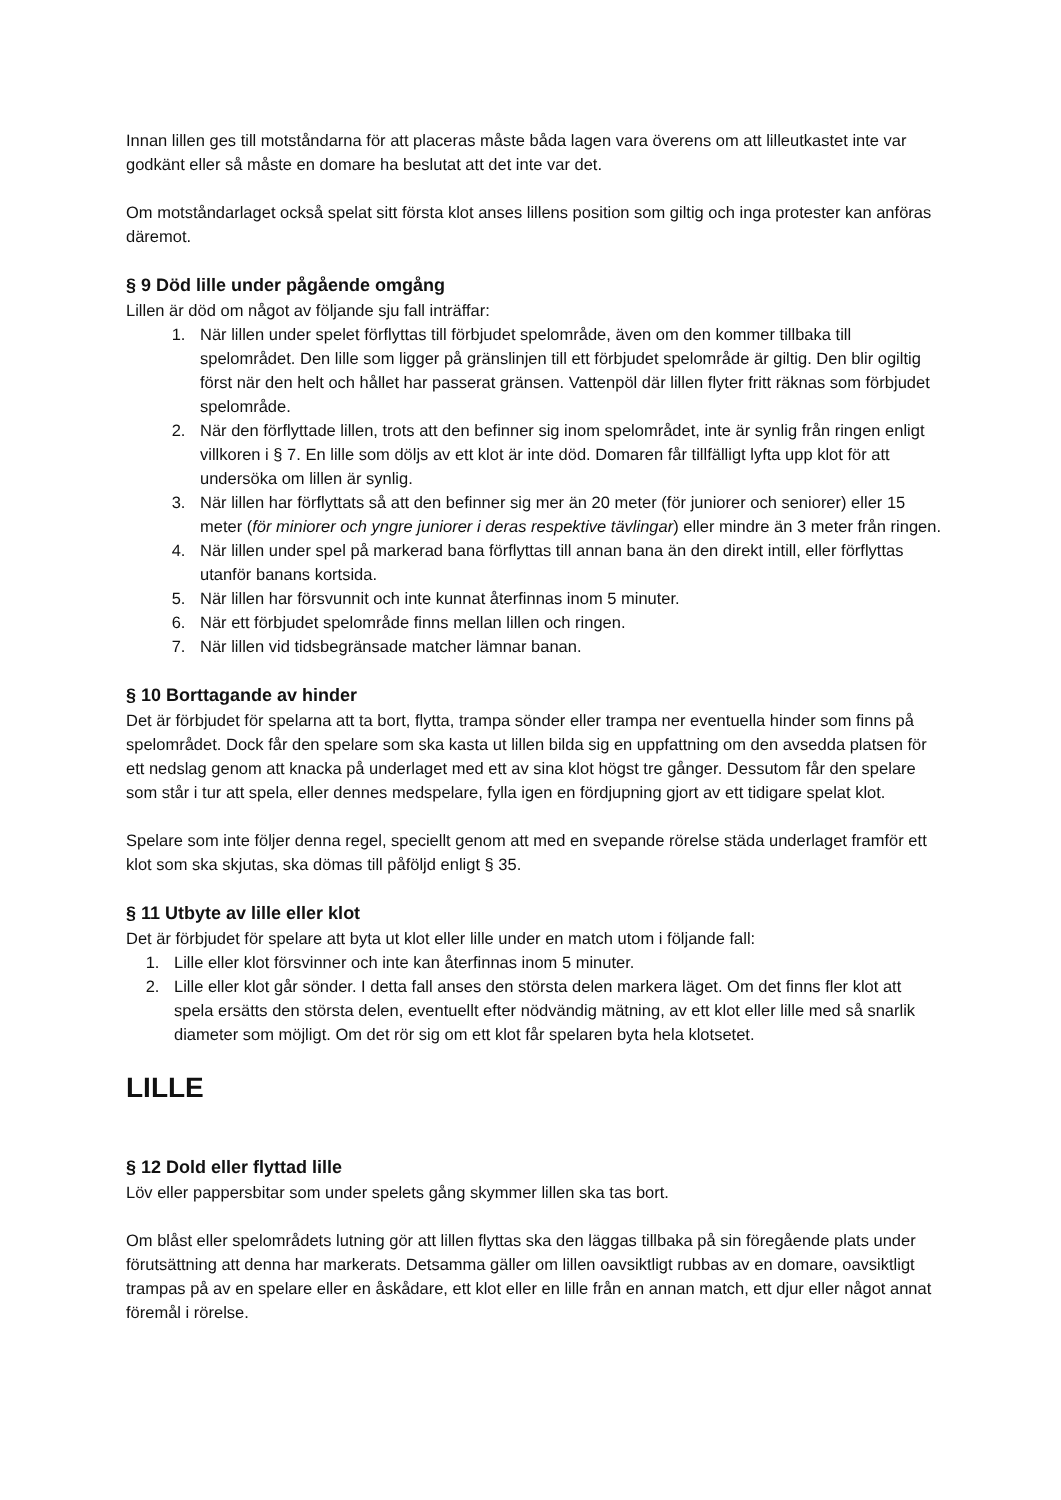Innan lillen ges till motståndarna för att placeras måste båda lagen vara överens om att lilleutkastet inte var godkänt eller så måste en domare ha beslutat att det inte var det.
Om motståndarlaget också spelat sitt första klot anses lillens position som giltig och inga protester kan anföras däremot.
§ 9 Död lille under pågående omgång
Lillen är död om något av följande sju fall inträffar:
1. När lillen under spelet förflyttas till förbjudet spelområde, även om den kommer tillbaka till spelområdet. Den lille som ligger på gränslinjen till ett förbjudet spelområde är giltig. Den blir ogiltig först när den helt och hållet har passerat gränsen. Vattenpöl där lillen flyter fritt räknas som förbjudet spelområde.
2. När den förflyttade lillen, trots att den befinner sig inom spelområdet, inte är synlig från ringen enligt villkoren i § 7. En lille som döljs av ett klot är inte död. Domaren får tillfälligt lyfta upp klot för att undersöka om lillen är synlig.
3. När lillen har förflyttats så att den befinner sig mer än 20 meter (för juniorer och seniorer) eller 15 meter (för miniorer och yngre juniorer i deras respektive tävlingar) eller mindre än 3 meter från ringen.
4. När lillen under spel på markerad bana förflyttas till annan bana än den direkt intill, eller förflyttas utanför banans kortsida.
5. När lillen har försvunnit och inte kunnat återfinnas inom 5 minuter.
6. När ett förbjudet spelområde finns mellan lillen och ringen.
7. När lillen vid tidsbegränsade matcher lämnar banan.
§ 10 Borttagande av hinder
Det är förbjudet för spelarna att ta bort, flytta, trampa sönder eller trampa ner eventuella hinder som finns på spelområdet. Dock får den spelare som ska kasta ut lillen bilda sig en uppfattning om den avsedda platsen för ett nedslag genom att knacka på underlaget med ett av sina klot högst tre gånger. Dessutom får den spelare som står i tur att spela, eller dennes medspelare, fylla igen en fördjupning gjort av ett tidigare spelat klot.
Spelare som inte följer denna regel, speciellt genom att med en svepande rörelse städa underlaget framför ett klot som ska skjutas, ska dömas till påföljd enligt § 35.
§ 11 Utbyte av lille eller klot
Det är förbjudet för spelare att byta ut klot eller lille under en match utom i följande fall:
1. Lille eller klot försvinner och inte kan återfinnas inom 5 minuter.
2. Lille eller klot går sönder. I detta fall anses den största delen markera läget. Om det finns fler klot att spela ersätts den största delen, eventuellt efter nödvändig mätning, av ett klot eller lille med så snarlik diameter som möjligt. Om det rör sig om ett klot får spelaren byta hela klotsetet.
LILLE
§ 12 Dold eller flyttad lille
Löv eller pappersbitar som under spelets gång skymmer lillen ska tas bort.
Om blåst eller spelområdets lutning gör att lillen flyttas ska den läggas tillbaka på sin föregående plats under förutsättning att denna har markerats. Detsamma gäller om lillen oavsiktligt rubbas av en domare, oavsiktligt trampas på av en spelare eller en åskådare, ett klot eller en lille från en annan match, ett djur eller något annat föremål i rörelse.